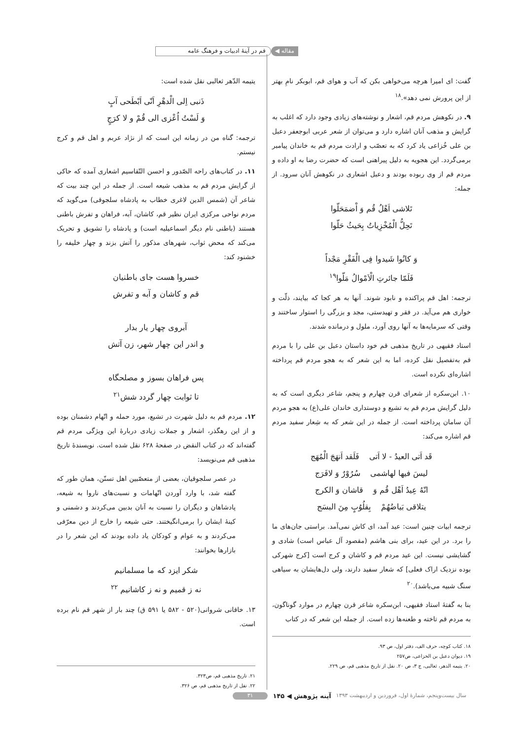مقاله ◀ قم در آینهٔ ادبیات و فرهنگ عامه
گفت: ای امیرا هرچه می‌خواهی بکن که آب و هوای قم، ابوبکر نامِ بهتر از این پرورش نمی دهد».<sup>۱۸</sup>
۹. در نکوهش مردم قم، اشعار و نوشته‌های زیادی وجود دارد که اغلب به گرایش و مذهب آنان اشاره دارد و می‌توان از شعر عربی ابوجعفر دعبل بن علی خُزاعی یاد کرد که به تعصّب و ارادت مردم قم به خاندان پیامبر برمی‌گردد. این هجویه به دلیل پیراهنی است که حضرت رضا به او داده و مردم قم از وی ربوده بودند و دعبل اشعاری در نکوهش آنان سرود. از جمله:
تَلاشی اَهْلُ قُم وَ اْضمَحَلّوا
تَحِلُّ الْمُخْزِیاتُ بِحَیثُ حَلّوا
وَ کانُوا شَیدوا فِی الْفَقْرِ مَجْداً
فَلَمّا جائرتِ الْاَمْوالُ مَلّوا<sup>۱۹</sup>
ترجمه: اهل قم پراکنده و نابود شوند. آنها به هر کجا که بیایند، ذلّت و خواری هم می‌آید. در فقر و تهیدستی، مجد و بزرگی را استوار ساختند و وقتی که سرمایه‌ها به آنها روی آورد، ملول و درمانده شدند.
استاد فقیهی در تاریخ مذهبی قم خود داستان دعبل بن علی را با مردم قم به‌تفصیل نقل کرده، اما به این شعر که به هجو مردم قم پرداخته اشاره‌ای نکرده است.
۱۰. ابن‌سکره از شعرای قرن چهارم و پنجم، شاعر دیگری است که به دلیل گرایش مردم قم به تشیع و دوستداری خاندان علی(ع) به هجو مردم آن سامان پرداخته است. از جمله در این شعر که به شِعار سفید مردم قم اشاره می‌کند:
قَد اَتی العیدُ - لا اَتی فَلَقد اَنهَجَ الْمُهَج
لیسَ فیها لهاشمی سُرُوْرٌ وَ لافَرَج
انّهُ عِیدُ اَهْل قُم وَ قاشان وَ الکرج
یتلاقی بَیاضُهُمْ بِقلُوُبٍ مِنَ البسَج
ترجمه ابیات چنین است: عید آمد، ای کاش نمی‌آمد. براستی جان‌های ما را برد. در این عید، برای بنی هاشم (مقصود آل عباس است) شادی و گشایشی نیست. این عید مردم قم و کاشان و کرج است [کرج شهرکی بوده نزدیک اراک فعلی] که شعار سفید دارند، ولی دل‌هایشان به سیاهی سنگ شبیه می‌باشد).<sup>۲۰</sup>
بنا به گفتهٔ استاد فقیهی، ابن‌سکره شاعر قرن چهارم در موارد گوناگون، به مردم قم تاخته و طعنه‌ها زده است. از جمله این شعر که در کتاب
۱۸. کتاب کوچه، حرف الف، دفتر اول، ص ۹۳.
۱۹. دیوان دعبل بن الخزاعی، ص۲۵۷
۲۰. یتیمه الدهر، ثعالبی، ج ۳، ص ۲۰. نقل از تاریخ مذهبی قم، ص ۲۲۹.
یتیمه الدّهر ثعالبی نقل شده است:
ذَنبی اِلی الْدهْرِ اَنّی اَبْطَحی آبٍ
وَ لَسْتُ اُعْزی الی قُمْ و لا کرَجٍ
ترجمه: گناه من در زمانه این است که از نژاد عربم و اهل قم و کرج نیستم.
۱۱. در کتاب‌های راحه الصّدور و احسن التّقاسیم اشعاری آمده که حاکی از گرایش مردم قم به مذهب شیعه است. از جمله در این چند بیت که شاعر آن (شمس الدین لاغری خطاب به پادشاه سلجوقی) می‌گوید که مردم نواحی مرکزی ایران نظیر قم، کاشان، آبه، فراهان و تفرش باطنی هستند (باطنی نام دیگر اسماعیلیه است) و پادشاه را تشویق و تحریک می‌کند که محض ثواب، شهرهای مذکور را آتش بزند و چهار خلیفه را خشنود کند:
خسروا هست جای باطنیان
قم و کاشان و آبه و تفرش
آبروی چهار یار بدار
و اندر این چهار شهر، زن آتش
پس فراهان بسوز و مصلحگاه
تا ثوابت چهار گردد شش<sup>۲۱</sup>
۱۲. مردم قم به دلیل شهرت در تشیع، مورد حمله و اتّهام دشمنان بوده و از این رهگذر، اشعار و جملات زیادی دربارهٔ این ویژگی مردم قم گفته‌اند که در کتاب النقض در صفحهٔ ۶۲۸ نقل شده است. نویسندهٔ تاریخ مذهبی قم می‌نویسد:
در عصر سلجوقیان، بعضی از متعصّبین اهل تسنّن، همان طور که گفته شد، با وارد آوردن اتّهامات و نسبت‌های ناروا به شیعه، پادشاهان و دیگران را نسبت به آنان بدبین می‌کردند و دشمنی و کینهٔ ایشان را برمی‌انگیختند. حتی شیعه را خارج از دین معرّفی می‌کردند و به عوام و کودکان یاد داده بودند که این شعر را در بازارها بخوانند:
شکر ایزد که ما مسلمانیم
نه ز قمیم و نه ز کاشانیم <sup>۲۲</sup>
۱۳. خاقانی شروانی(۵۲۰ - ۵۸۲ یا ۵۹۱ ق) چند بار از شهر قم نام برده است.
۲۱. تاریخ مذهبی قم، ص۳۲۳.
۲۲. نقل از تاریخ مذهبی قم، ص ۳۲۶.
سال بیست‌و‌پنجم، شمارهٔ اول، فروردین و اردیبهشت ۱۳۹۳ آینه پژوهش ◀ ۱۴۵ ۳۱